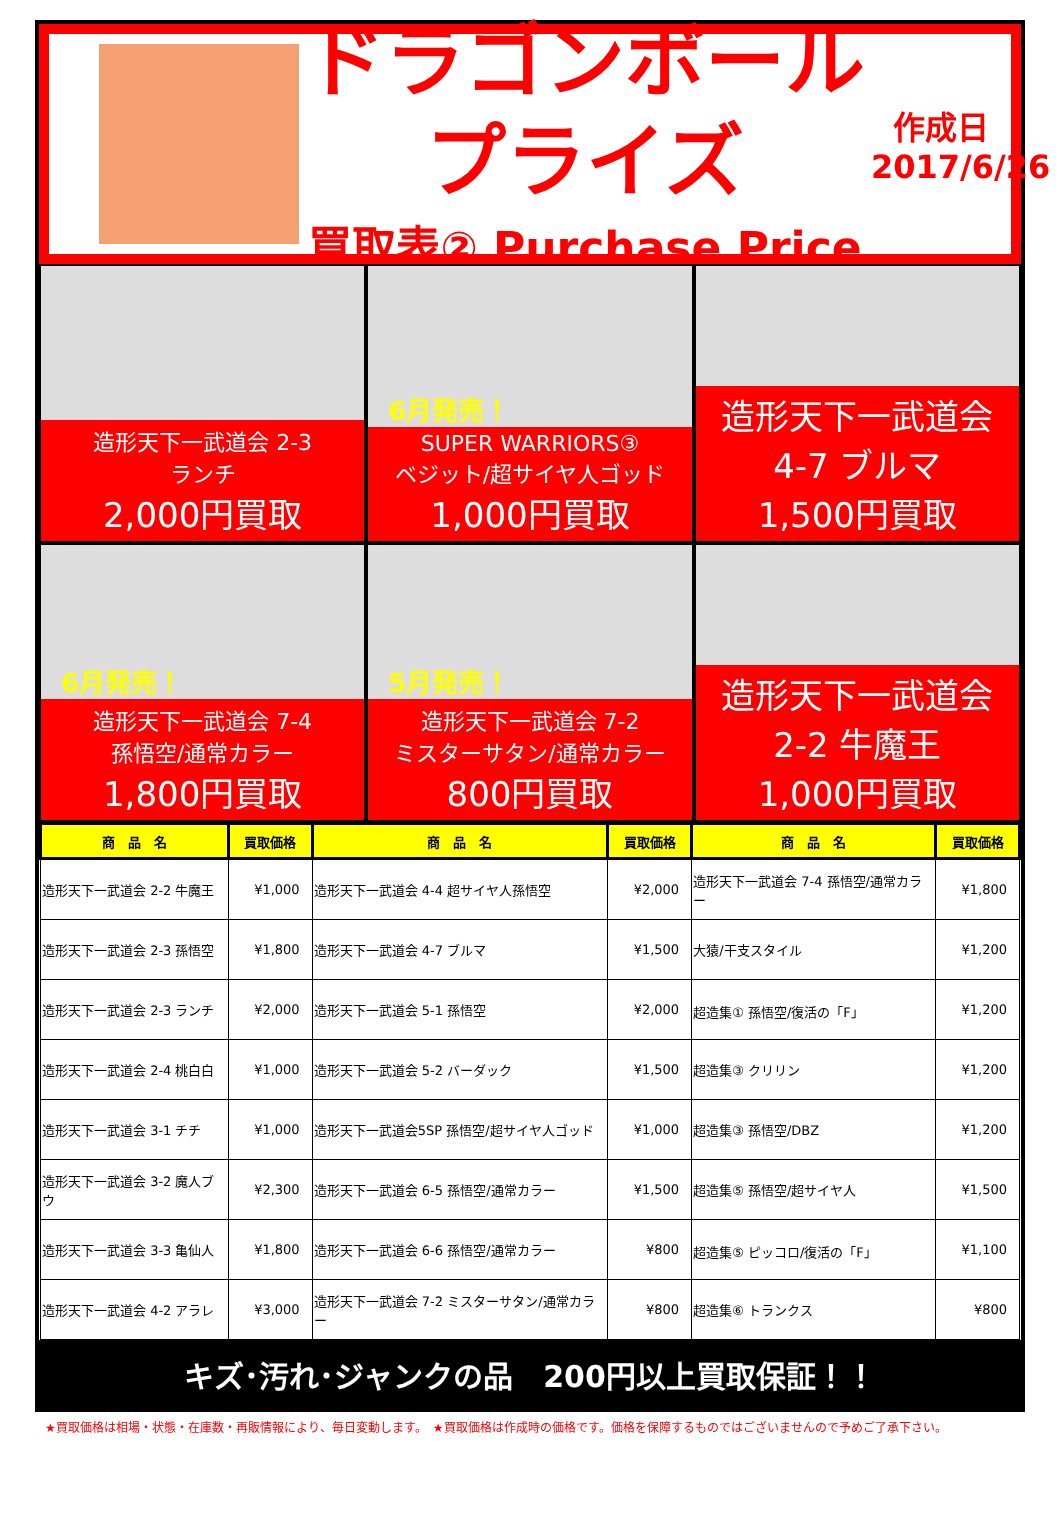ドラゴンボールプライズ
買取表② Purchase Price
作成日
2017/6/26
造形天下一武道会 2-3
ランチ
2,000円買取
6月発売！
SUPER WARRIORS③
ベジット/超サイヤ人ゴッド
1,000円買取
造形天下一武道会 4-7 ブルマ
1,500円買取
6月発売！
造形天下一武道会 7-4
孫悟空/通常カラー
1,800円買取
5月発売！
造形天下一武道会 7-2
ミスターサタン/通常カラー
800円買取
造形天下一武道会 2-2 牛魔王
1,000円買取
| 商 品 名 | 買取価格 | 商 品 名 | 買取価格 | 商 品 名 | 買取価格 |
| --- | --- | --- | --- | --- | --- |
| 造形天下一武道会 2-2 牛魔王 | ¥1,000 | 造形天下一武道会 4-4 超サイヤ人孫悟空 | ¥2,000 | 造形天下一武道会 7-4 孫悟空/通常カラー | ¥1,800 |
| 造形天下一武道会 2-3 孫悟空 | ¥1,800 | 造形天下一武道会 4-7 ブルマ | ¥1,500 | 大猿/干支スタイル | ¥1,200 |
| 造形天下一武道会 2-3 ランチ | ¥2,000 | 造形天下一武道会 5-1 孫悟空 | ¥2,000 | 超造集① 孫悟空/復活の「F」 | ¥1,200 |
| 造形天下一武道会 2-4 桃白白 | ¥1,000 | 造形天下一武道会 5-2 バーダック | ¥1,500 | 超造集③ クリリン | ¥1,200 |
| 造形天下一武道会 3-1 チチ | ¥1,000 | 造形天下一武道会5SP 孫悟空/超サイヤ人ゴッド | ¥1,000 | 超造集③ 孫悟空/DBZ | ¥1,200 |
| 造形天下一武道会 3-2 魔人ブウ | ¥2,300 | 造形天下一武道会 6-5 孫悟空/通常カラー | ¥1,500 | 超造集⑤ 孫悟空/超サイヤ人 | ¥1,500 |
| 造形天下一武道会 3-3 亀仙人 | ¥1,800 | 造形天下一武道会 6-6 孫悟空/通常カラー | ¥800 | 超造集⑤ ピッコロ/復活の「F」 | ¥1,100 |
| 造形天下一武道会 4-2 アラレ | ¥3,000 | 造形天下一武道会 7-2 ミスターサタン/通常カラー | ¥800 | 超造集⑥ トランクス | ¥800 |
キズ･汚れ･ジャンクの品　200円以上買取保証！！
★買取価格は相場・状態・在庫数・再販情報により、毎日変動します。　★買取価格は作成時の価格です。価格を保障するものではございませんので予めご了承下さい。